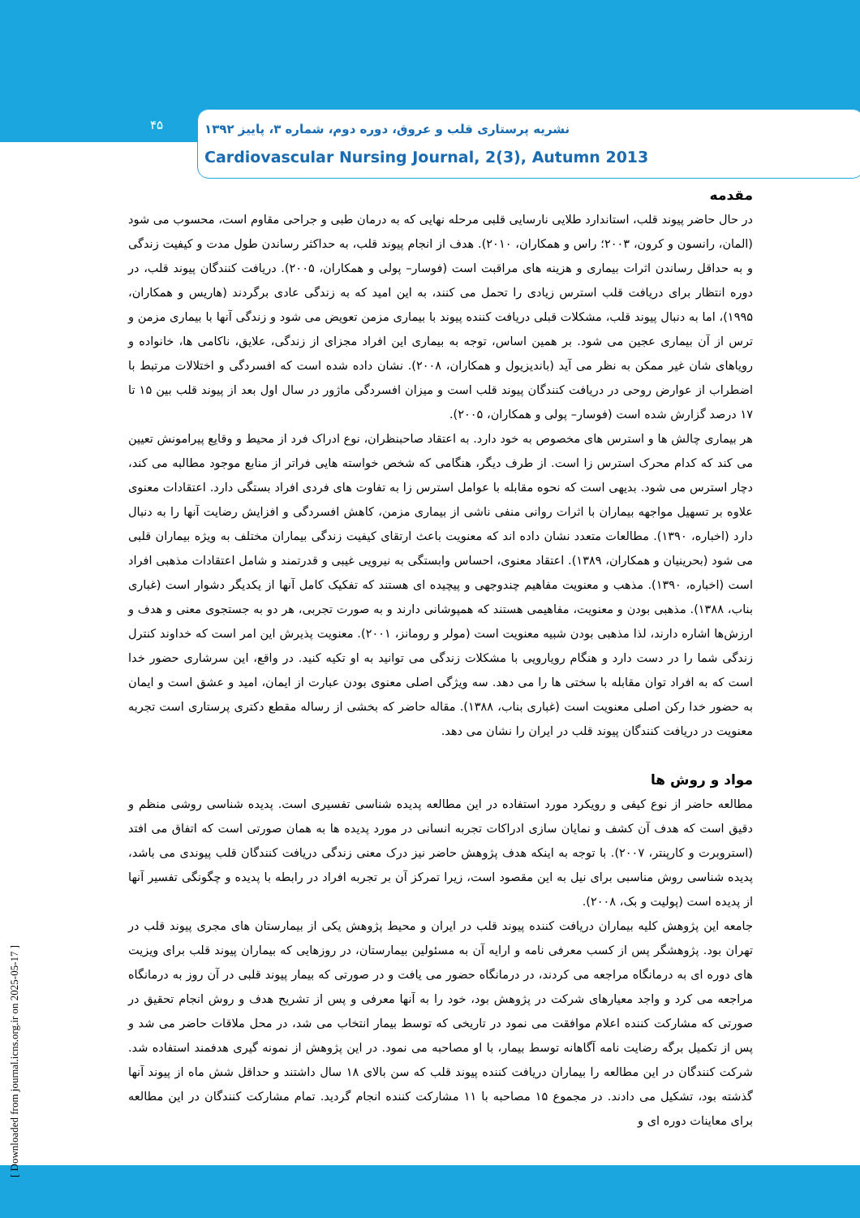۴۵
نشریه پرستاری قلب و عروق، دوره دوم، شماره ۳، پاییز ۱۳۹۲
Cardiovascular Nursing Journal, 2(3), Autumn 2013
[ Downloaded from journal.icns.org.ir on 2025-05-17 ]
مقدمه
در حال حاضر پیوند قلب، استاندارد طلایی نارسایی قلبی مرحله نهایی که به درمان طبی و جراحی مقاوم است، محسوب می شود (المان، رانسون و کرون، ۲۰۰۳؛ راس و همکاران، ۲۰۱۰). هدف از انجام پیوند قلب، به حداکثر رساندن طول مدت و کیفیت زندگی و به حداقل رساندن اثرات بیماری و هزینه های مراقبت است (فوسار– پولی و همکاران، ۲۰۰۵). دریافت کنندگان پیوند قلب، در دوره انتظار برای دریافت قلب استرس زیادی را تحمل می کنند، به این امید که به زندگی عادی برگردند (هاریس و همکاران، ۱۹۹۵)، اما به دنبال پیوند قلب، مشکلات قبلی دریافت کننده پیوند با بیماری مزمن تعویض می شود و زندگی آنها با بیماری مزمن و ترس از آن بیماری عجین می شود. بر همین اساس، توجه به بیماری این افراد مجزای از زندگی، علایق، ناکامی ها، خانواده و رویاهای شان غیر ممکن به نظر می آید (باندیزیول و همکاران، ۲۰۰۸). نشان داده شده است که افسردگی و اختلالات مرتبط با اضطراب از عوارض روحی در دریافت کنندگان پیوند قلب است و میزان افسردگی ماژور در سال اول بعد از پیوند قلب بین ۱۵ تا ۱۷ درصد گزارش شده است (فوسار– پولی و همکاران، ۲۰۰۵).
هر بیماری چالش ها و استرس های مخصوص به خود دارد. به اعتقاد صاحبنظران، نوع ادراک فرد از محیط و وقایع پیرامونش تعیین می کند که کدام محرک استرس زا است. از طرف دیگر، هنگامی که شخص خواسته هایی فراتر از منابع موجود مطالبه می کند، دچار استرس می شود. بدیهی است که نحوه مقابله با عوامل استرس زا به تفاوت های فردی افراد بستگی دارد. اعتقادات معنوی علاوه بر تسهیل مواجهه بیماران با اثرات روانی منفی ناشی از بیماری مزمن، کاهش افسردگی و افزایش رضایت آنها را به دنبال دارد (اخباره، ۱۳۹۰). مطالعات متعدد نشان داده اند که معنویت باعث ارتقای کیفیت زندگی بیماران مختلف به ویژه بیماران قلبی می شود (بحرینیان و همکاران، ۱۳۸۹). اعتقاد معنوی، احساس وابستگی به نیرویی غیبی و قدرتمند و شامل اعتقادات مذهبی افراد است (اخباره، ۱۳۹۰). مذهب و معنویت مفاهیم چندوجهی و پیچیده ای هستند که تفکیک کامل آنها از یکدیگر دشوار است (غباری بناب، ۱۳۸۸). مذهبی بودن و معنویت، مفاهیمی هستند که همپوشانی دارند و به صورت تجربی، هر دو به جستجوی معنی و هدف و ارزش‌ها اشاره دارند، لذا مذهبی بودن شبیه معنویت است (مولر و رومانز، ۲۰۰۱). معنویت پذیرش این امر است که خداوند کنترل زندگی شما را در دست دارد و هنگام رویارویی با مشکلات زندگی می توانید به او تکیه کنید. در واقع، این سرشاری حضور خدا است که به افراد توان مقابله با سختی ها را می دهد. سه ویژگی اصلی معنوی بودن عبارت از ایمان، امید و عشق است و ایمان به حضور خدا رکن اصلی معنویت است (غباری بناب، ۱۳۸۸). مقاله حاضر که بخشی از رساله مقطع دکتری پرستاری است تجربه معنویت در دریافت کنندگان پیوند قلب در ایران را نشان می دهد.
مواد و روش ها
مطالعه حاضر از نوع کیفی و رویکرد مورد استفاده در این مطالعه پدیده شناسی تفسیری است. پدیده شناسی روشی منظم و دقیق است که هدف آن کشف و نمایان سازی ادراکات تجربه انسانی در مورد پدیده ها به همان صورتی است که اتفاق می افتد (استروبرت و کارپنتر، ۲۰۰۷). با توجه به اینکه هدف پژوهش حاضر نیز درک معنی زندگی دریافت کنندگان قلب پیوندی می باشد، پدیده شناسی روش مناسبی برای نیل به این مقصود است، زیرا تمرکز آن بر تجربه افراد در رابطه با پدیده و چگونگی تفسیر آنها از پدیده است (پولیت و بک، ۲۰۰۸).
جامعه این پژوهش کلیه بیماران دریافت کننده پیوند قلب در ایران و محیط پژوهش یکی از بیمارستان های مجری پیوند قلب در تهران بود. پژوهشگر پس از کسب معرفی نامه و ارایه آن به مسئولین بیمارستان، در روزهایی که بیماران پیوند قلب برای ویزیت های دوره ای به درمانگاه مراجعه می کردند، در درمانگاه حضور می یافت و در صورتی که بیمار پیوند قلبی در آن روز به درمانگاه مراجعه می کرد و واجد معیارهای شرکت در پژوهش بود، خود را به آنها معرفی و پس از تشریح هدف و روش انجام تحقیق در صورتی که مشارکت کننده اعلام موافقت می نمود در تاریخی که توسط بیمار انتخاب می شد، در محل ملاقات حاضر می شد و پس از تکمیل برگه رضایت نامه آگاهانه توسط بیمار، با او مصاحبه می نمود. در این پژوهش از نمونه گیری هدفمند استفاده شد. شرکت کنندگان در این مطالعه را بیماران دریافت کننده پیوند قلب که سن بالای ۱۸ سال داشتند و حداقل شش ماه از پیوند آنها گذشته بود، تشکیل می دادند. در مجموع ۱۵ مصاحبه با ۱۱ مشارکت کننده انجام گردید. تمام مشارکت کنندگان در این مطالعه برای معاینات دوره ای و